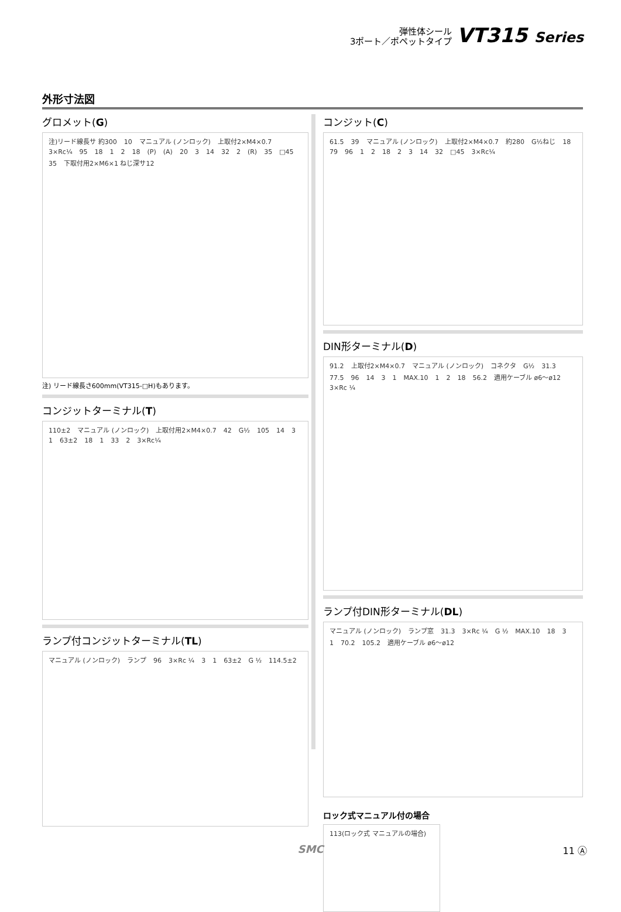弾性体シール
3ポート／ポペットタイプ
VT315 Series
外形寸法図
グロメット(G)
注)リード線長サ 約300 10 マニュアル (ノンロック) 上取付2×M4×0.7 3×Rc¼ 95 18 1 2 18 (P) (A) 20 3 14 32 2 (R) 35 □45 35 下取付用2×M6×1 ねじ深サ12
注) リード線長さ600mm(VT315-□H)もあります。
コンジットターミナル(T)
110±2 マニュアル (ノンロック) 上取付用2×M4×0.7 42 G½ 105 14 3 1 63±2 18 1 33 2 3×Rc¼
ランプ付コンジットターミナル(TL)
マニュアル (ノンロック) ランプ 96 3×Rc ¼ 3 1 63±2 G ½ 114.5±2
コンジット(C)
61.5 39 マニュアル (ノンロック) 上取付2×M4×0.7 約280 G½ねじ 18 79 96 1 2 18 2 3 14 32 □45 3×Rc¼
DIN形ターミナル(D)
91.2 上取付2×M4×0.7 マニュアル (ノンロック) コネクタ G½ 31.3 77.5 96 14 3 1 MAX.10 1 2 18 56.2 適用ケーブル ø6～ø12 3×Rc ¼
ランプ付DIN形ターミナル(DL)
マニュアル (ノンロック) ランプ窓 31.3 3×Rc ¼ G ½ MAX.10 18 3 1 70.2 105.2 適用ケーブル ø6～ø12
ロック式マニュアル付の場合
113(ロック式 マニュアルの場合)
SMC 11 Ⓐ